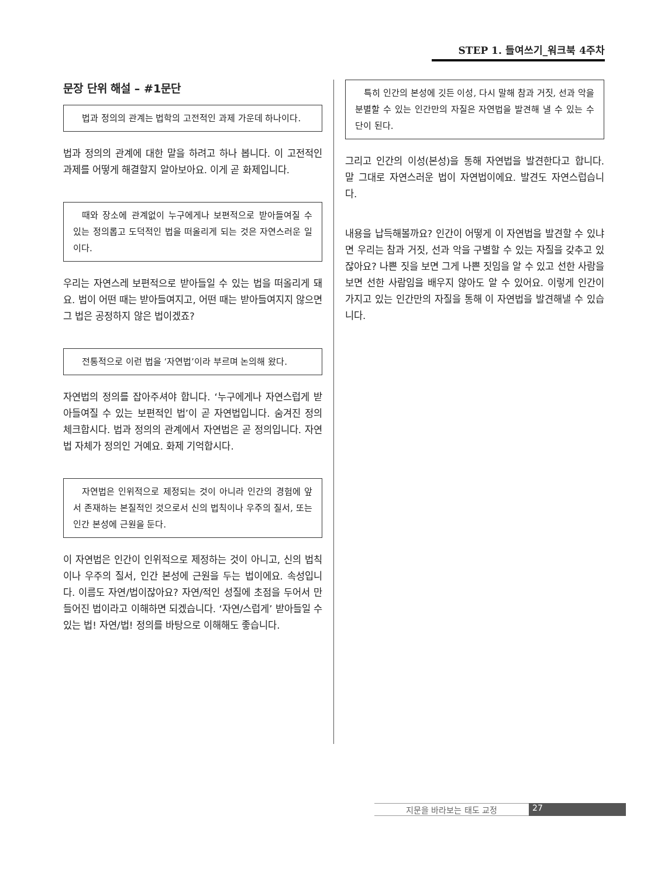STEP 1. 들여쓰기_워크북 4주차
문장 단위 해설 – #1문단
법과 정의의 관계는 법학의 고전적인 과제 가운데 하나이다.
법과 정의의 관계에 대한 말을 하려고 하나 봅니다. 이 고전적인 과제를 어떻게 해결할지 알아보아요. 이게 곧 화제입니다.
때와 장소에 관계없이 누구에게나 보편적으로 받아들여질 수 있는 정의롭고 도덕적인 법을 떠올리게 되는 것은 자연스러운 일이다.
우리는 자연스레 보편적으로 받아들일 수 있는 법을 떠올리게 돼요. 법이 어떤 때는 받아들여지고, 어떤 때는 받아들여지지 않으면 그 법은 공정하지 않은 법이겠죠?
전통적으로 이런 법을 ‘자연법’이라 부르며 논의해 왔다.
자연법의 정의를 잡아주셔야 합니다. ‘누구에게나 자연스럽게 받아들여질 수 있는 보편적인 법’이 곧 자연법입니다. 숨겨진 정의 체크합시다. 법과 정의의 관계에서 자연법은 곧 정의입니다. 자연법 자체가 정의인 거예요. 화제 기억합시다.
자연법은 인위적으로 제정되는 것이 아니라 인간의 경험에 앞서 존재하는 본질적인 것으로서 신의 법칙이나 우주의 질서, 또는 인간 본성에 근원을 둔다.
이 자연법은 인간이 인위적으로 제정하는 것이 아니고, 신의 법칙이나 우주의 질서, 인간 본성에 근원을 두는 법이에요. 속성입니다. 이름도 자연/법이잖아요? 자연/적인 성질에 초점을 두어서 만들어진 법이라고 이해하면 되겠습니다. ‘자연/스럽게’ 받아들일 수 있는 법! 자연/법! 정의를 바탕으로 이해해도 좋습니다.
특히 인간의 본성에 깃든 이성, 다시 말해 참과 거짓, 선과 악을 분별할 수 있는 인간만의 자질은 자연법을 발견해 낼 수 있는 수단이 된다.
그리고 인간의 이성(본성)을 통해 자연법을 발견한다고 합니다. 말 그대로 자연스러운 법이 자연법이에요. 발견도 자연스럽습니다.
내용을 납득해볼까요? 인간이 어떻게 이 자연법을 발견할 수 있냐면 우리는 참과 거짓, 선과 악을 구별할 수 있는 자질을 갖추고 있잖아요? 나쁜 짓을 보면 그게 나쁜 짓임을 알 수 있고 선한 사람을 보면 선한 사람임을 배우지 않아도 알 수 있어요. 이렇게 인간이 가지고 있는 인간만의 자질을 통해 이 자연법을 발견해낼 수 있습니다.
지문을 바라보는 태도 교정 27